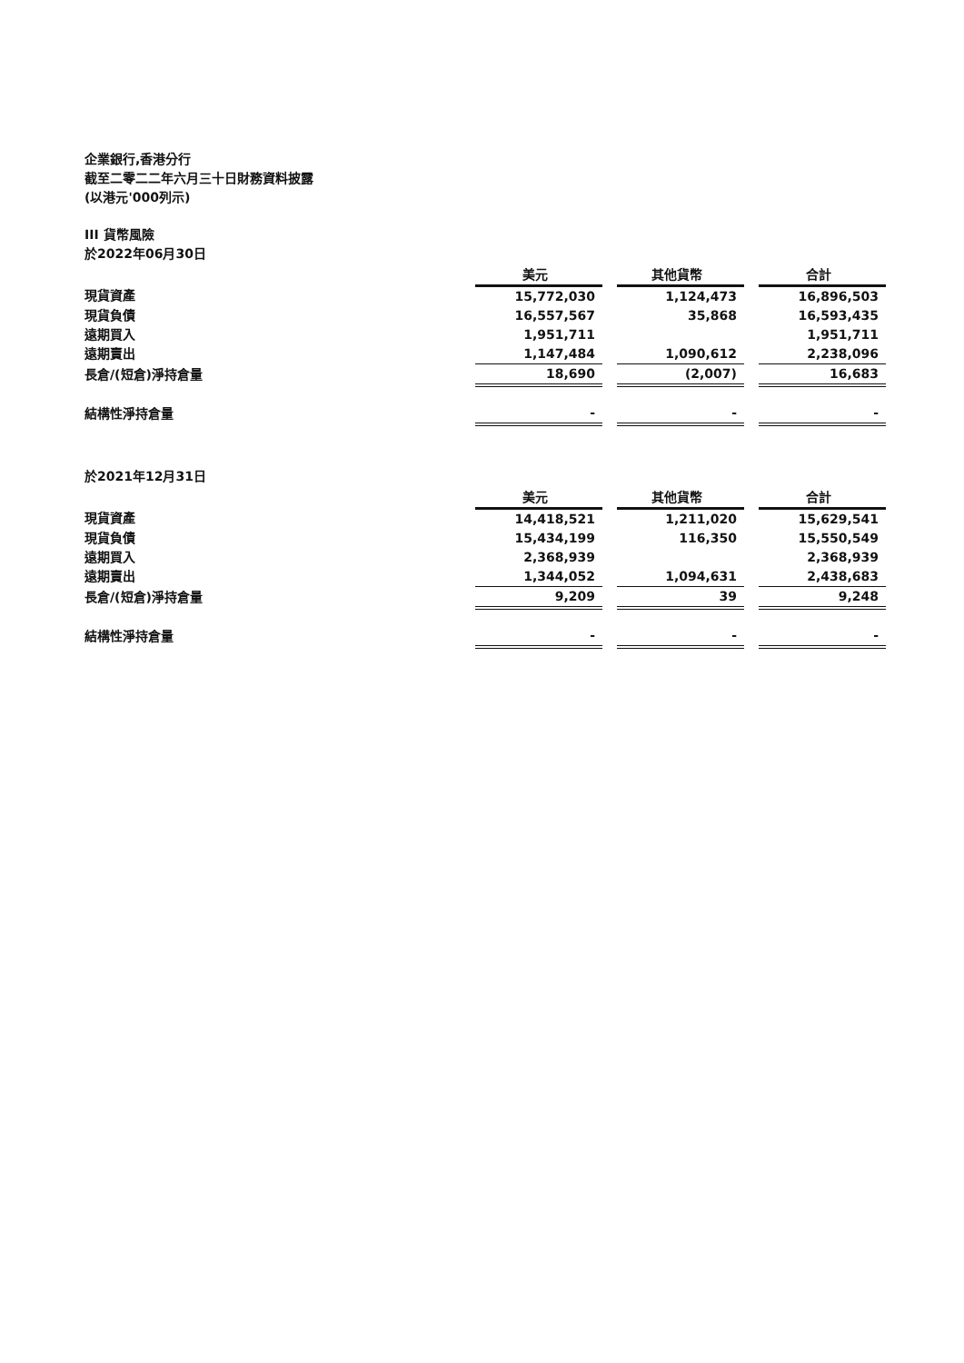企業銀行,香港分行
截至二零二二年六月三十日財務資料披露
(以港元'000列示)
III 貨幣風險
於2022年06月30日
| | 美元 | | 其他貨幣 | | 合計 |
| 現貨資產 | 15,772,030 | | 1,124,473 | | 16,896,503 |
| 現貨負債 | 16,557,567 | | 35,868 | | 16,593,435 |
| 遠期買入 | 1,951,711 | | | | 1,951,711 |
| 遠期賣出 | 1,147,484 | | 1,090,612 | | 2,238,096 |
| 長倉/(短倉)淨持倉量 | 18,690 | | (2,007) | | 16,683 |
| 結構性淨持倉量 | - | | - | | - |
於2021年12月31日
| | 美元 | | 其他貨幣 | | 合計 |
| 現貨資產 | 14,418,521 | | 1,211,020 | | 15,629,541 |
| 現貨負債 | 15,434,199 | | 116,350 | | 15,550,549 |
| 遠期買入 | 2,368,939 | | | | 2,368,939 |
| 遠期賣出 | 1,344,052 | | 1,094,631 | | 2,438,683 |
| 長倉/(短倉)淨持倉量 | 9,209 | | 39 | | 9,248 |
| 結構性淨持倉量 | - | | - | | - |